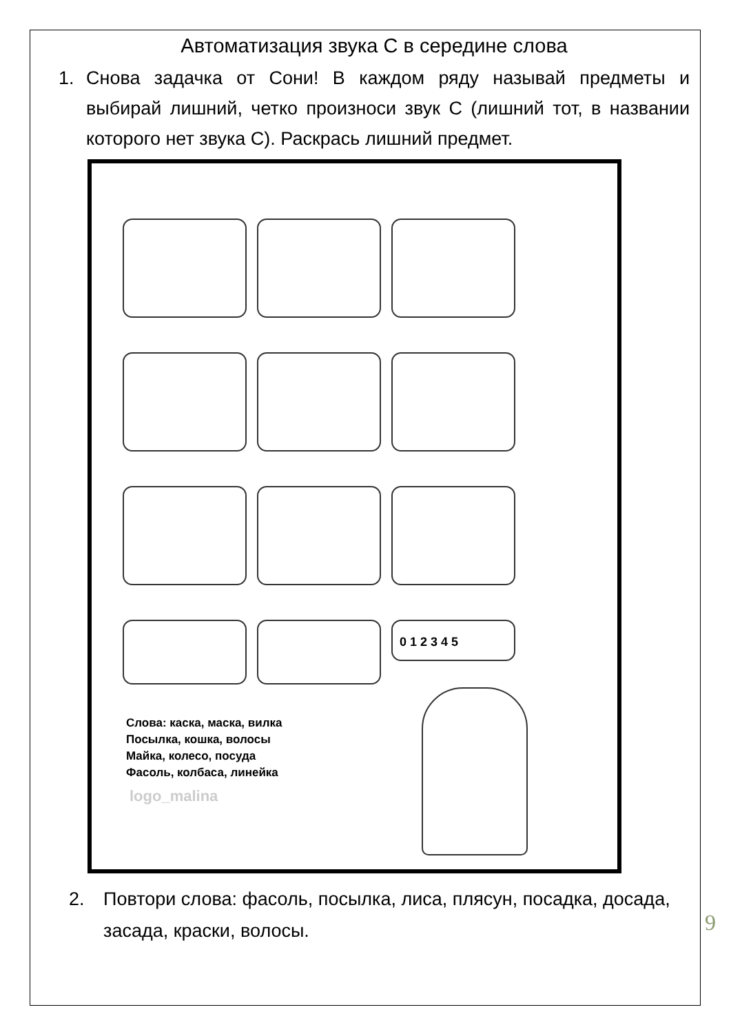Автоматизация звука С в середине слова
1. Снова задачка от Сони! В каждом ряду называй предметы и выбирай лишний, четко произноси звук С (лишний тот, в названии которого нет звука С). Раскрась лишний предмет.
0 1 2 3 4 5
Слова: каска, маска, вилка
Посылка, кошка, волосы
Майка, колесо, посуда
Фасоль, колбаса, линейка
logo_malina
2. Повтори слова: фасоль, посылка, лиса, плясун, посадка, досада, засада, краски, волосы.
9